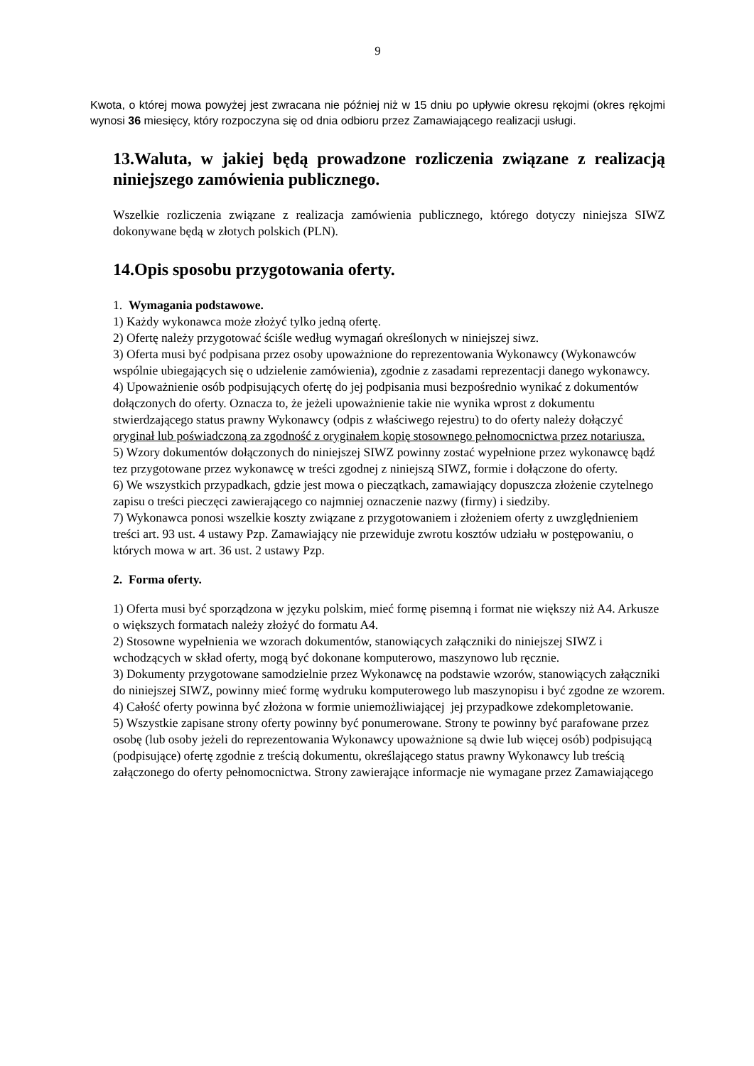9
Kwota, o której mowa powyżej jest zwracana nie później niż w 15 dniu po upływie okresu rękojmi (okres rękojmi wynosi 36 miesięcy, który rozpoczyna się od dnia odbioru przez Zamawiającego realizacji usługi.
13.Waluta, w jakiej będą prowadzone rozliczenia związane z realizacją niniejszego zamówienia publicznego.
Wszelkie rozliczenia związane z realizacja zamówienia publicznego, którego dotyczy niniejsza SIWZ dokonywane będą w złotych polskich (PLN).
14.Opis sposobu przygotowania oferty.
1. Wymagania podstawowe.
1) Każdy wykonawca może złożyć tylko jedną ofertę.
2) Ofertę należy przygotować ściśle według wymagań określonych w niniejszej siwz.
3) Oferta musi być podpisana przez osoby upoważnione do reprezentowania Wykonawcy (Wykonawców wspólnie ubiegających się o udzielenie zamówienia), zgodnie z zasadami reprezentacji danego wykonawcy.
4) Upoważnienie osób podpisujących ofertę do jej podpisania musi bezpośrednio wynikać z dokumentów dołączonych do oferty. Oznacza to, że jeżeli upoważnienie takie nie wynika wprost z dokumentu stwierdzającego status prawny Wykonawcy (odpis z właściwego rejestru) to do oferty należy dołączyć oryginał lub poświadczoną za zgodność z oryginałem kopię stosownego pełnomocnictwa przez notariusza.
5) Wzory dokumentów dołączonych do niniejszej SIWZ powinny zostać wypełnione przez wykonawcę bądź tez przygotowane przez wykonawcę w treści zgodnej z niniejszą SIWZ, formie i dołączone do oferty.
6) We wszystkich przypadkach, gdzie jest mowa o pieczątkach, zamawiający dopuszcza złożenie czytelnego zapisu o treści pieczęci zawierającego co najmniej oznaczenie nazwy (firmy) i siedziby.
7) Wykonawca ponosi wszelkie koszty związane z przygotowaniem i złożeniem oferty z uwzględnieniem treści art. 93 ust. 4 ustawy Pzp. Zamawiający nie przewiduje zwrotu kosztów udziału w postępowaniu, o których mowa w art. 36 ust. 2 ustawy Pzp.
2. Forma oferty.
1) Oferta musi być sporządzona w języku polskim, mieć formę pisemną i format nie większy niż A4. Arkusze o większych formatach należy złożyć do formatu A4.
2) Stosowne wypełnienia we wzorach dokumentów, stanowiących załączniki do niniejszej SIWZ i wchodzących w skład oferty, mogą być dokonane komputerowo, maszynowo lub ręcznie.
3) Dokumenty przygotowane samodzielnie przez Wykonawcę na podstawie wzorów, stanowiących załączniki do niniejszej SIWZ, powinny mieć formę wydruku komputerowego lub maszynopisu i być zgodne ze wzorem.
4) Całość oferty powinna być złożona w formie uniemożliwiającej jej przypadkowe zdekompletowanie.
5) Wszystkie zapisane strony oferty powinny być ponumerowane. Strony te powinny być parafowane przez osobę (lub osoby jeżeli do reprezentowania Wykonawcy upoważnione są dwie lub więcej osób) podpisującą (podpisujące) ofertę zgodnie z treścią dokumentu, określającego status prawny Wykonawcy lub treścią załączonego do oferty pełnomocnictwa. Strony zawierające informacje nie wymagane przez Zamawiającego